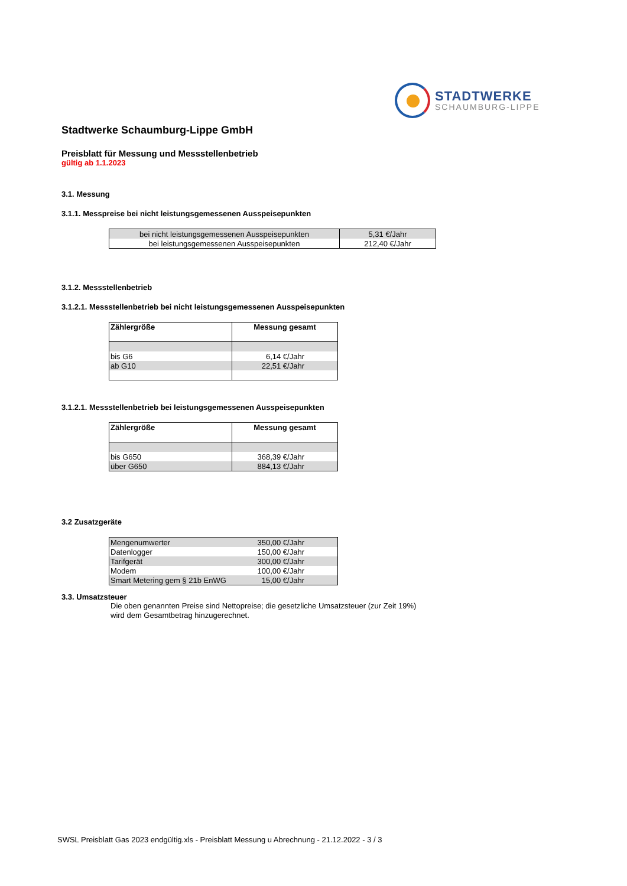STADTWERKE
SCHAUMBURG-LIPPE
Stadtwerke Schaumburg-Lippe GmbH
Preisblatt für Messung und Messstellenbetrieb
gültig ab 1.1.2023
3.1. Messung
3.1.1. Messpreise bei nicht leistungsgemessenen Ausspeisepunkten
| bei nicht leistungsgemessenen Ausspeisepunkten | 5,31 €/Jahr |
| bei leistungsgemessenen Ausspeisepunkten | 212,40 €/Jahr |
3.1.2. Messstellenbetrieb
3.1.2.1. Messstellenbetrieb bei nicht leistungsgemessenen Ausspeisepunkten
| Zählergröße | Messung gesamt |
| --- | --- |
| bis G6 | 6,14 €/Jahr |
| ab G10 | 22,51 €/Jahr |
3.1.2.1. Messstellenbetrieb bei leistungsgemessenen Ausspeisepunkten
| Zählergröße | Messung gesamt |
| --- | --- |
| bis G650 | 368,39 €/Jahr |
| über G650 | 884,13 €/Jahr |
3.2 Zusatzgeräte
| Mengenumwerter | 350,00 €/Jahr |
| Datenlogger | 150,00 €/Jahr |
| Tarifgerät | 300,00 €/Jahr |
| Modem | 100,00 €/Jahr |
| Smart Metering gem § 21b EnWG | 15,00 €/Jahr |
3.3. Umsatzsteuer
Die oben genannten Preise sind Nettopreise; die gesetzliche Umsatzsteuer (zur Zeit 19%)
wird dem Gesamtbetrag hinzugerechnet.
SWSL Preisblatt Gas 2023 endgültig.xls - Preisblatt Messung u Abrechnung - 21.12.2022 - 3 / 3